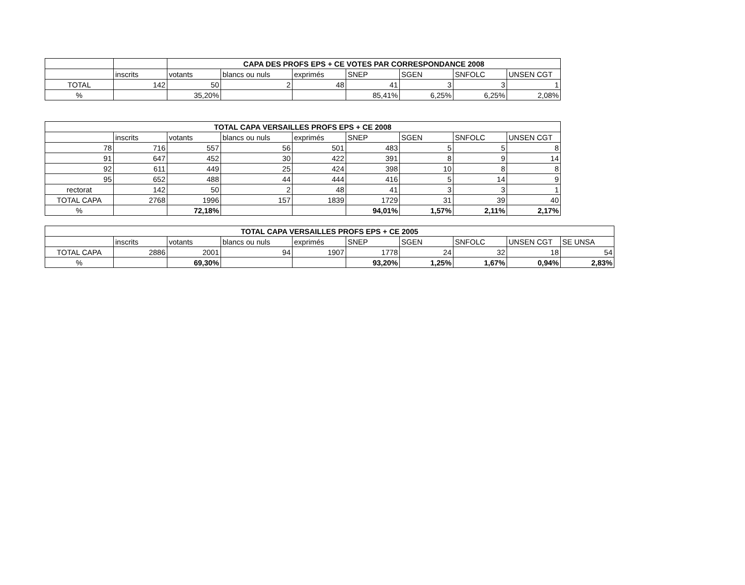| | | CAPA DES PROFS EPS + CE VOTES PAR CORRESPONDANCE 2008 | | | | | | |
| | inscrits | votants | blancs ou nuls | exprimés | SNEP | SGEN | SNFOLC | UNSEN CGT |
| TOTAL | 142 | 50 | 2 | 48 | 41 | 3 | 3 | 1 |
| % | | 35,20% | | | 85,41% | 6,25% | 6,25% | 2,08% |
| TOTAL CAPA VERSAILLES PROFS EPS + CE 2008 | | | | | | | | |
| --- | --- | --- | --- | --- | --- | --- | --- | --- |
| | inscrits | votants | blancs ou nuls | exprimés | SNEP | SGEN | SNFOLC | UNSEN CGT |
| 78 | 716 | 557 | 56 | 501 | 483 | 5 | 5 | 8 |
| 91 | 647 | 452 | 30 | 422 | 391 | 8 | 9 | 14 |
| 92 | 611 | 449 | 25 | 424 | 398 | 10 | 8 | 8 |
| 95 | 652 | 488 | 44 | 444 | 416 | 5 | 14 | 9 |
| rectorat | 142 | 50 | 2 | 48 | 41 | 3 | 3 | 1 |
| TOTAL CAPA | 2768 | 1996 | 157 | 1839 | 1729 | 31 | 39 | 40 |
| % | | 72,18% | | | 94,01% | 1,57% | 2,11% | 2,17% |
| TOTAL CAPA VERSAILLES PROFS EPS + CE 2005 | | | | | | | | | |
| --- | --- | --- | --- | --- | --- | --- | --- | --- | --- |
| | inscrits | votants | blancs ou nuls | exprimés | SNEP | SGEN | SNFOLC | UNSEN CGT | SE UNSA |
| TOTAL CAPA | 2886 | 2001 | 94 | 1907 | 1778 | 24 | 32 | 18 | 54 |
| % | | 69,30% | | | 93,20% | 1,25% | 1,67% | 0,94% | 2,83% |